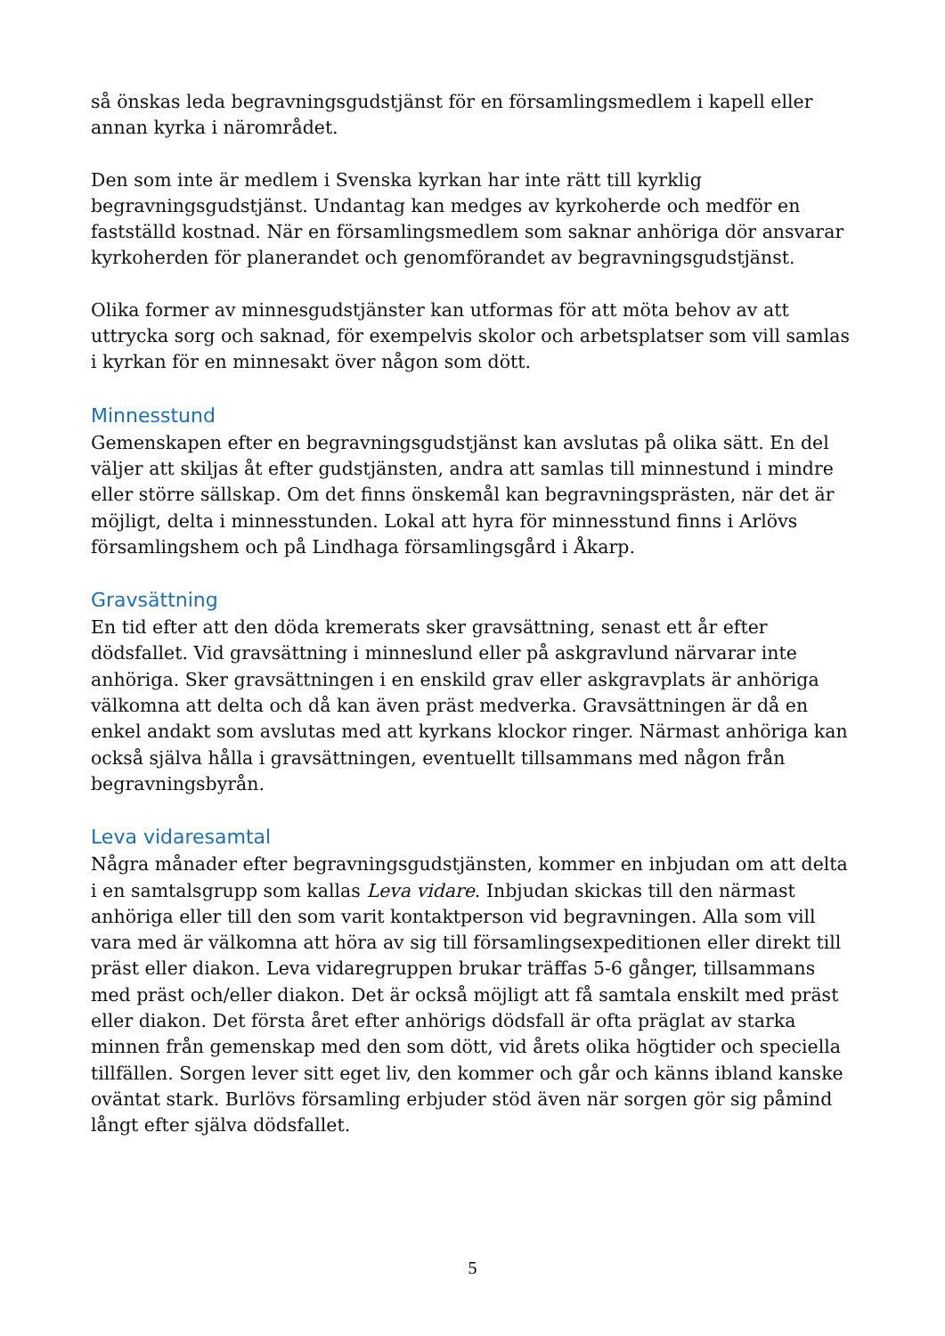så önskas leda begravningsgudstjänst för en församlingsmedlem i kapell eller annan kyrka i närområdet.
Den som inte är medlem i Svenska kyrkan har inte rätt till kyrklig begravningsgudstjänst. Undantag kan medges av kyrkoherde och medför en fastställd kostnad. När en församlingsmedlem som saknar anhöriga dör ansvarar kyrkoherden för planerandet och genomförandet av begravningsgudstjänst.
Olika former av minnesgudstjänster kan utformas för att möta behov av att uttrycka sorg och saknad, för exempelvis skolor och arbetsplatser som vill samlas i kyrkan för en minnesakt över någon som dött.
Minnesstund
Gemenskapen efter en begravningsgudstjänst kan avslutas på olika sätt. En del väljer att skiljas åt efter gudstjänsten, andra att samlas till minnestund i mindre eller större sällskap. Om det finns önskemål kan begravningsprästen, när det är möjligt, delta i minnesstunden. Lokal att hyra för minnesstund finns i Arlövs församlingshem och på Lindhaga församlingsgård i Åkarp.
Gravsättning
En tid efter att den döda kremerats sker gravsättning, senast ett år efter dödsfallet. Vid gravsättning i minneslund eller på askgravlund närvarar inte anhöriga. Sker gravsättningen i en enskild grav eller askgravplats är anhöriga välkomna att delta och då kan även präst medverka. Gravsättningen är då en enkel andakt som avslutas med att kyrkans klockor ringer. Närmast anhöriga kan också själva hålla i gravsättningen, eventuellt tillsammans med någon från begravningsbyrån.
Leva vidaresamtal
Några månader efter begravningsgudstjänsten, kommer en inbjudan om att delta i en samtalsgrupp som kallas Leva vidare. Inbjudan skickas till den närmast anhöriga eller till den som varit kontaktperson vid begravningen. Alla som vill vara med är välkomna att höra av sig till församlingsexpeditionen eller direkt till präst eller diakon. Leva vidaregruppen brukar träffas 5-6 gånger, tillsammans med präst och/eller diakon. Det är också möjligt att få samtala enskilt med präst eller diakon. Det första året efter anhörigs dödsfall är ofta präglat av starka minnen från gemenskap med den som dött, vid årets olika högtider och speciella tillfällen. Sorgen lever sitt eget liv, den kommer och går och känns ibland kanske oväntat stark. Burlövs församling erbjuder stöd även när sorgen gör sig påmind långt efter själva dödsfallet.
5